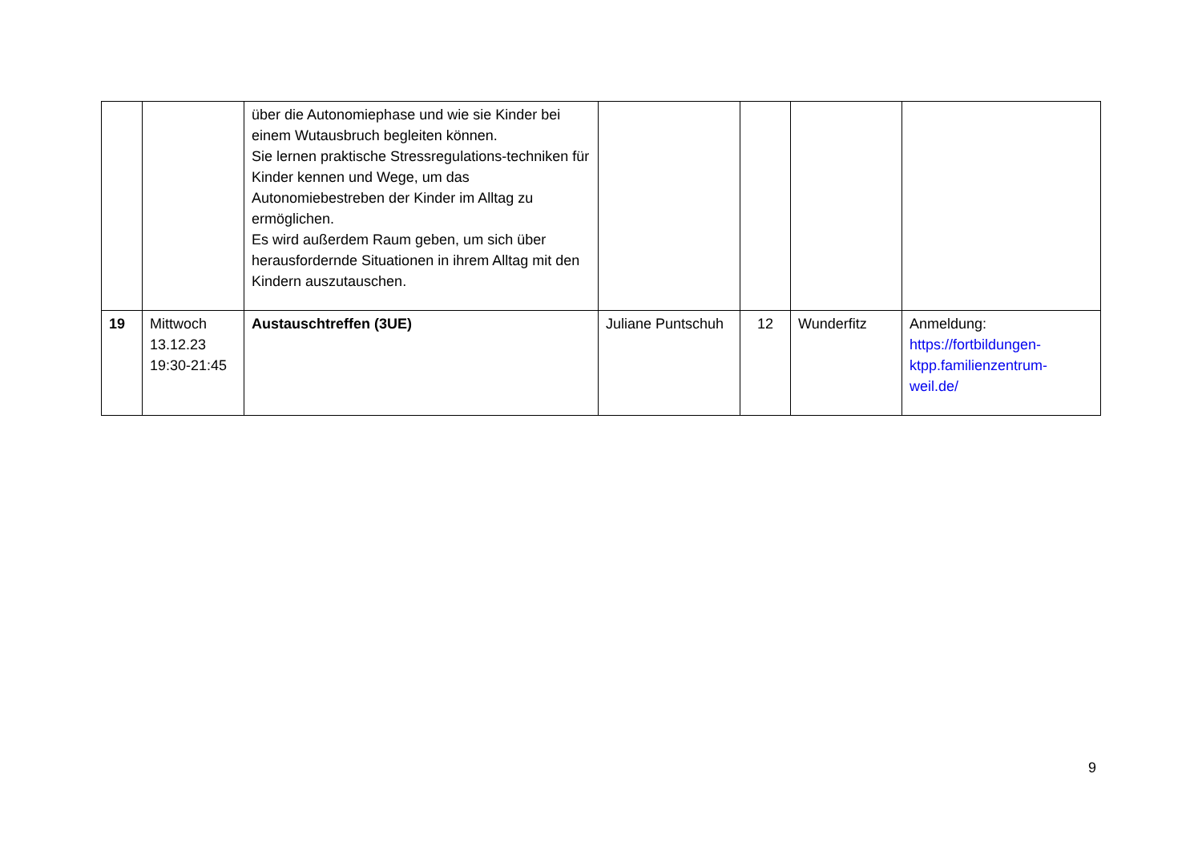| | | über die Autonomiephase und wie sie Kinder bei einem Wutausbruch begleiten können. Sie lernen praktische Stressregulations-techniken für Kinder kennen und Wege, um das Autonomiebestreben der Kinder im Alltag zu ermöglichen. Es wird außerdem Raum geben, um sich über herausfordernde Situationen in ihrem Alltag mit den Kindern auszutauschen. | | | | |
| 19 | Mittwoch 13.12.23 19:30-21:45 | Austauschtreffen (3UE) | Juliane Puntschuh | 12 | Wunderfitz | Anmeldung: https://fortbildungen-ktpp.familienzentrum-weil.de/ |
9